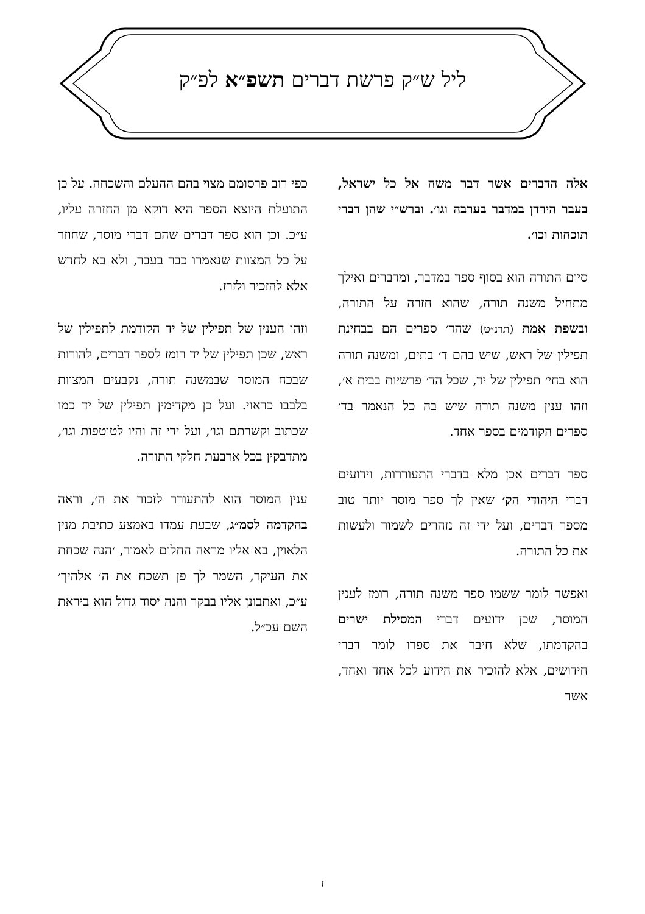ליל ש״ק פרשת דברים תשפ״א לפ״ק
אלה הדברים אשר דבר משה אל כל ישראל, בעבר הירדן במדבר בערבה וגו׳. וברש״י שהן דברי תוכחות וכו׳.
סיום התורה הוא בסוף ספר במדבר, ומדברים ואילך מתחיל משנה תורה, שהוא חזרה על התורה, ובשפת אמת (תרנ״ט) שהד׳ ספרים הם בבחינת תפילין של ראש, שיש בהם ד׳ בתים, ומשנה תורה הוא בחי׳ תפילין של יד, שכל הד׳ פרשיות בבית א׳, וזהו ענין משנה תורה שיש בה כל הנאמר בד׳ ספרים הקודמים בספר אחד.
ספר דברים אכן מלא בדברי התעוררות, וידועים דברי היהודי הק׳ שאין לך ספר מוסר יותר טוב מספר דברים, ועל ידי זה נזהרים לשמור ולעשות את כל התורה.
ואפשר לומר ששמו ספר משנה תורה, רומז לענין המוסר, שכן ידועים דברי המסילת ישרים בהקדמתו, שלא חיבר את ספרו לומר דברי חידושים, אלא להזכיר את הידוע לכל אחד ואחד, אשר
כפי רוב פרסומם מצוי בהם ההעלם והשכחה. על כן התועלת היוצא הספר היא דוקא מן החזרה עליו, ע״כ. וכן הוא ספר דברים שהם דברי מוסר, שחוזר על כל המצוות שנאמרו כבר בעבר, ולא בא לחדש אלא להזכיר ולזרז.
וזהו הענין של תפילין של יד הקודמת לתפילין של ראש, שכן תפילין של יד רומז לספר דברים, להורות שבכח המוסר שבמשנה תורה, נקבעים המצוות בלבבו כראוי. ועל כן מקדימין תפילין של יד כמו שכתוב וקשרתם וגו׳, ועל ידי זה והיו לטוטפות וגו׳, מתדבקין בכל ארבעת חלקי התורה.
ענין המוסר הוא להתעורר לזכור את ה׳, וראה בהקדמה לסמ״ג, שבעת עמדו באמצע כתיבת מנין הלאוין, בא אליו מראה החלום לאמור, ׳הנה שכחת את העיקר, השמר לך פן תשכח את ה׳ אלהיך׳ ע״כ, ואתבונן אליו בבקר והנה יסוד גדול הוא ביראת השם עכ״ל.
ז